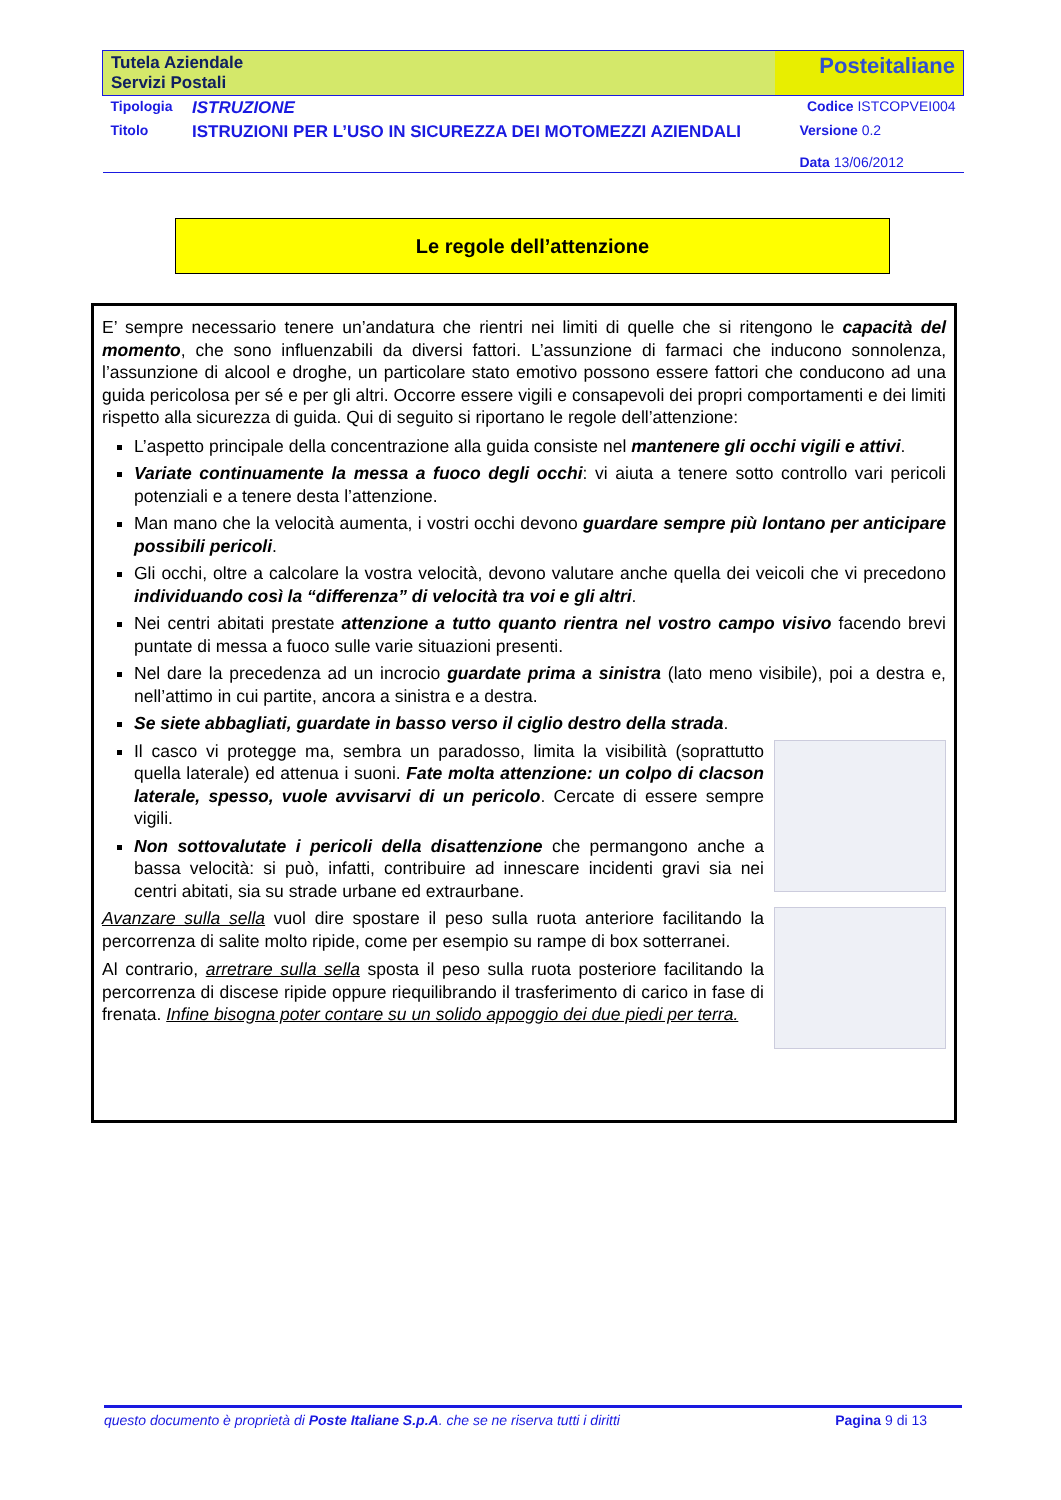| Tutela Aziendale Servizi Postali | | Posteitaliane | |
| Tipologia | ISTRUZIONE | | Codice ISTCOPVEI004 |
| Titolo | ISTRUZIONI PER L’USO IN SICUREZZA DEI MOTOMEZZI AZIENDALI | | Versione 0.2 Data 13/06/2012 |
Le regole dell’attenzione
E’ sempre necessario tenere un’andatura che rientri nei limiti di quelle che si ritengono le capacità del momento, che sono influenzabili da diversi fattori. L’assunzione di farmaci che inducono sonnolenza, l’assunzione di alcool e droghe, un particolare stato emotivo possono essere fattori che conducono ad una guida pericolosa per sé e per gli altri. Occorre essere vigili e consapevoli dei propri comportamenti e dei limiti rispetto alla sicurezza di guida. Qui di seguito si riportano le regole dell’attenzione:
L’aspetto principale della concentrazione alla guida consiste nel mantenere gli occhi vigili e attivi.
Variate continuamente la messa a fuoco degli occhi: vi aiuta a tenere sotto controllo vari pericoli potenziali e a tenere desta l’attenzione.
Man mano che la velocità aumenta, i vostri occhi devono guardare sempre più lontano per anticipare possibili pericoli.
Gli occhi, oltre a calcolare la vostra velocità, devono valutare anche quella dei veicoli che vi precedono individuando così la “differenza” di velocità tra voi e gli altri.
Nei centri abitati prestate attenzione a tutto quanto rientra nel vostro campo visivo facendo brevi puntate di messa a fuoco sulle varie situazioni presenti.
Nel dare la precedenza ad un incrocio guardate prima a sinistra (lato meno visibile), poi a destra e, nell’attimo in cui partite, ancora a sinistra e a destra.
Se siete abbagliati, guardate in basso verso il ciglio destro della strada.
Il casco vi protegge ma, sembra un paradosso, limita la visibilità (soprattutto quella laterale) ed attenua i suoni. Fate molta attenzione: un colpo di clacson laterale, spesso, vuole avvisarvi di un pericolo. Cercate di essere sempre vigili.
Non sottovalutate i pericoli della disattenzione che permangono anche a bassa velocità: si può, infatti, contribuire ad innescare incidenti gravi sia nei centri abitati, sia su strade urbane ed extraurbane.
Avanzare sulla sella vuol dire spostare il peso sulla ruota anteriore facilitando la percorrenza di salite molto ripide, come per esempio su rampe di box sotterranei.
Al contrario, arretrare sulla sella sposta il peso sulla ruota posteriore facilitando la percorrenza di discese ripide oppure riequilibrando il trasferimento di carico in fase di frenata. Infine bisogna poter contare su un solido appoggio dei due piedi per terra.
questo documento è proprietà di Poste Italiane S.p.A. che se ne riserva tutti i diritti Pagina 9 di 13